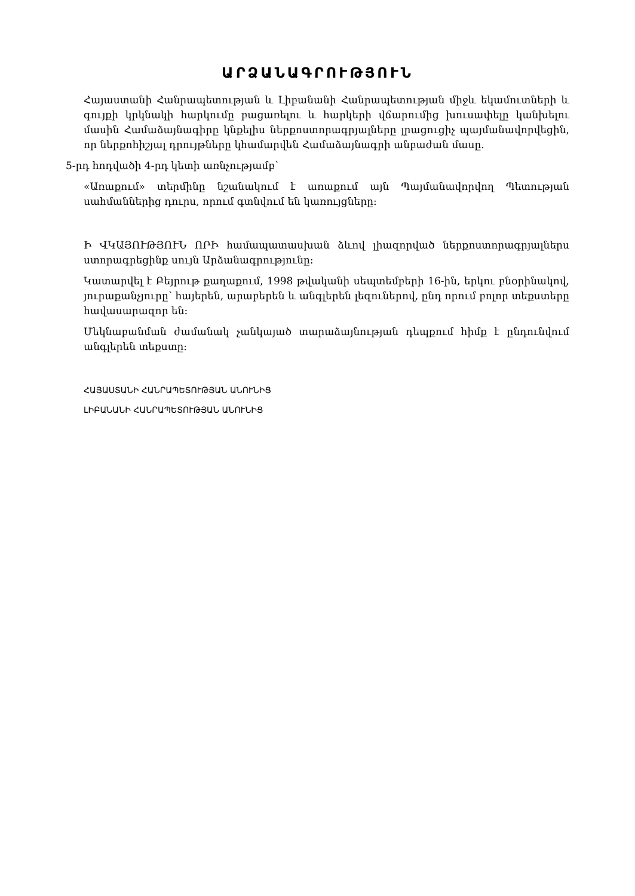ԱՐՁԱՆԱԳՐՈՒԹՅՈՒՆ
Հայաստանի Հանրապետության և Լիբանանի Հանրապետության միջև եկամուտների և գույքի կրկնակի հարկումը բացառելու և հարկերի վճարումից խուսափելը կանխելու մասին Համաձայնագիրը կնքելիս ներքոստորագրյալները լրացուցիչ պայմանավորվեցին, որ ներքոհիշյալ դրույթները կհամարվեն Համաձայնագրի անբաժան մասը.
5-րդ հոդվածի 4-րդ կետի առնչությամբ՝
«Առաքում» տերմինը նշանակում է առաքում այն Պայմանավորվող Պետության սահմաններից դուրս, որում գտնվում են կառույցները:
Ի ՎԿԱՅՈՒԹՅՈՒՆ ՈՐԻ համապատասխան ձևով լիազորված ներքոստորագրյալներս ստորագրեցինք սույն Արձանագրությունը:
Կատարվել է Բեյրութ քաղաքում, 1998 թվականի սեպտեմբերի 16-ին, երկու բնօրինակով, յուրաքանչյուրը՝ հայերեն, արաբերեն և անգլերեն լեզուներով, ընդ որում բոլոր տեքստերը հավասարազոր են:
Մեկնաբանման ժամանակ չանկայած տարաձայնության դեպքում հիմք է ընդունվում անգլերեն տեքստը:
ՀԱՅԱՍՏԱՆԻ ՀԱՆՐԱՊԵՏՈՒԹՅԱՆ ԱՆՈՒՆԻՑ
ԼԻԲԱՆԱՆԻ ՀԱՆՐԱՊԵՏՈՒԹՅԱՆ ԱՆՈՒՆԻՑ